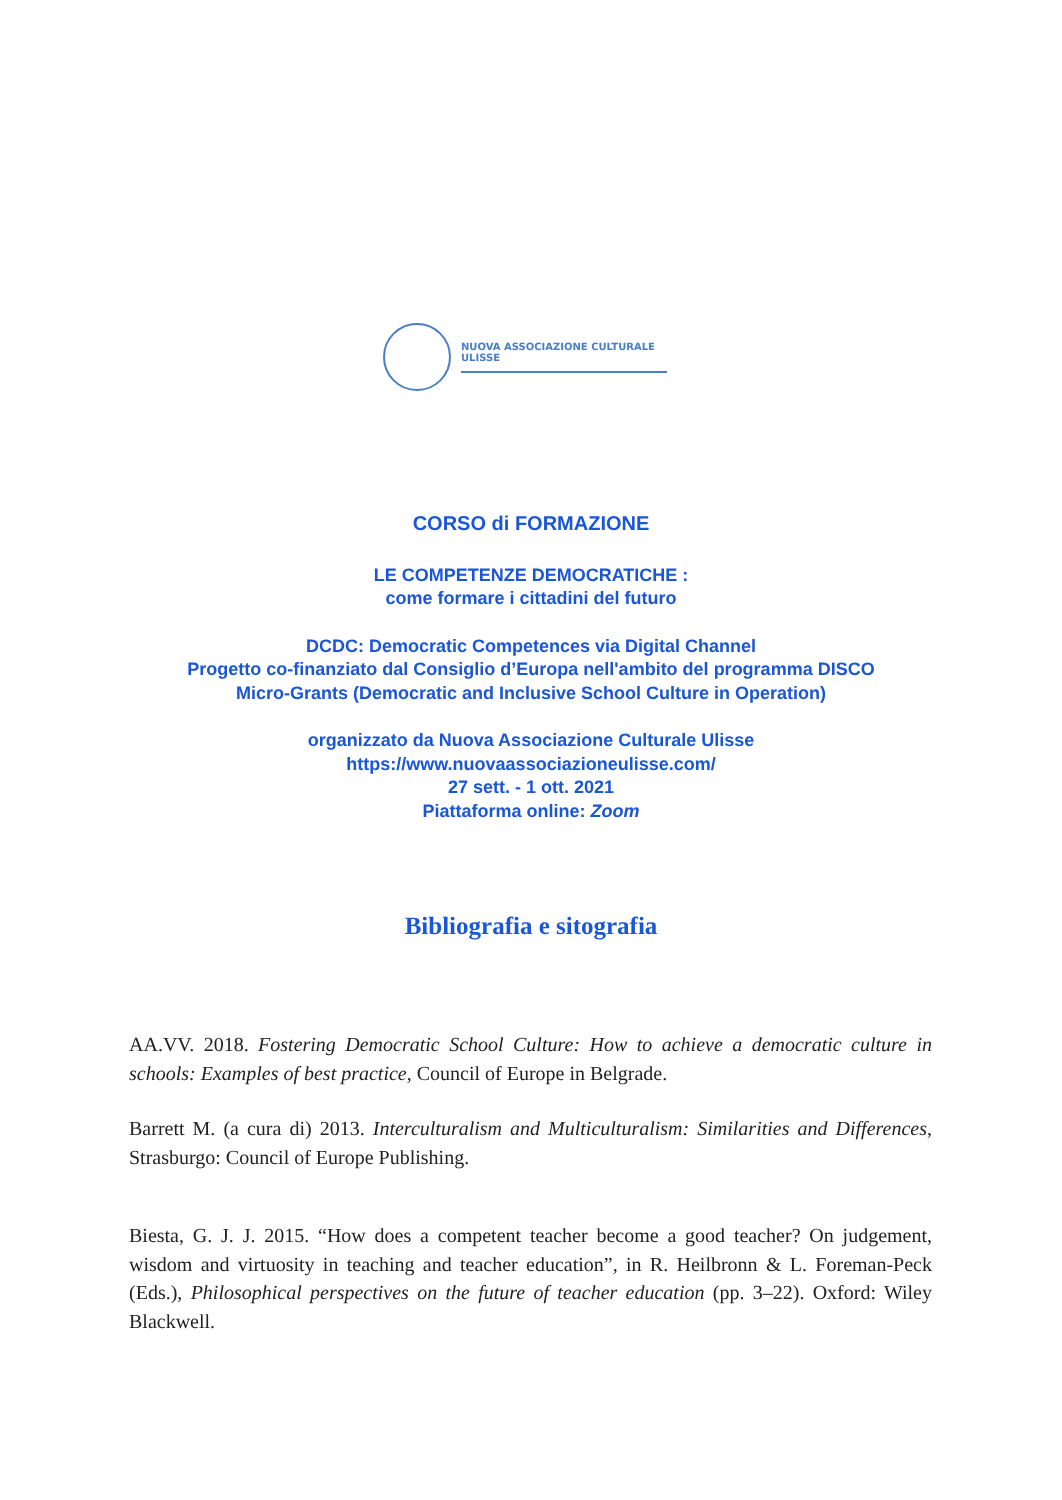NUOVA ASSOCIAZIONE CULTURALE ULISSE
CORSO di FORMAZIONE
LE COMPETENZE DEMOCRATICHE :
come formare i cittadini del futuro
DCDC: Democratic Competences via Digital Channel
Progetto co-finanziato dal Consiglio d’Europa nell'ambito del programma DISCO
Micro-Grants (Democratic and Inclusive School Culture in Operation)
organizzato da Nuova Associazione Culturale Ulisse
https://www.nuovaassociazioneulisse.com/
27 sett. - 1 ott. 2021
Piattaforma online: Zoom
Bibliografia e sitografia
AA.VV. 2018. Fostering Democratic School Culture: How to achieve a democratic culture in schools: Examples of best practice, Council of Europe in Belgrade.
Barrett M. (a cura di) 2013. Interculturalism and Multiculturalism: Similarities and Differences, Strasburgo: Council of Europe Publishing.
Biesta, G. J. J. 2015. “How does a competent teacher become a good teacher? On judgement, wisdom and virtuosity in teaching and teacher education”, in R. Heilbronn & L. Foreman-Peck (Eds.), Philosophical perspectives on the future of teacher education (pp. 3–22). Oxford: Wiley Blackwell.